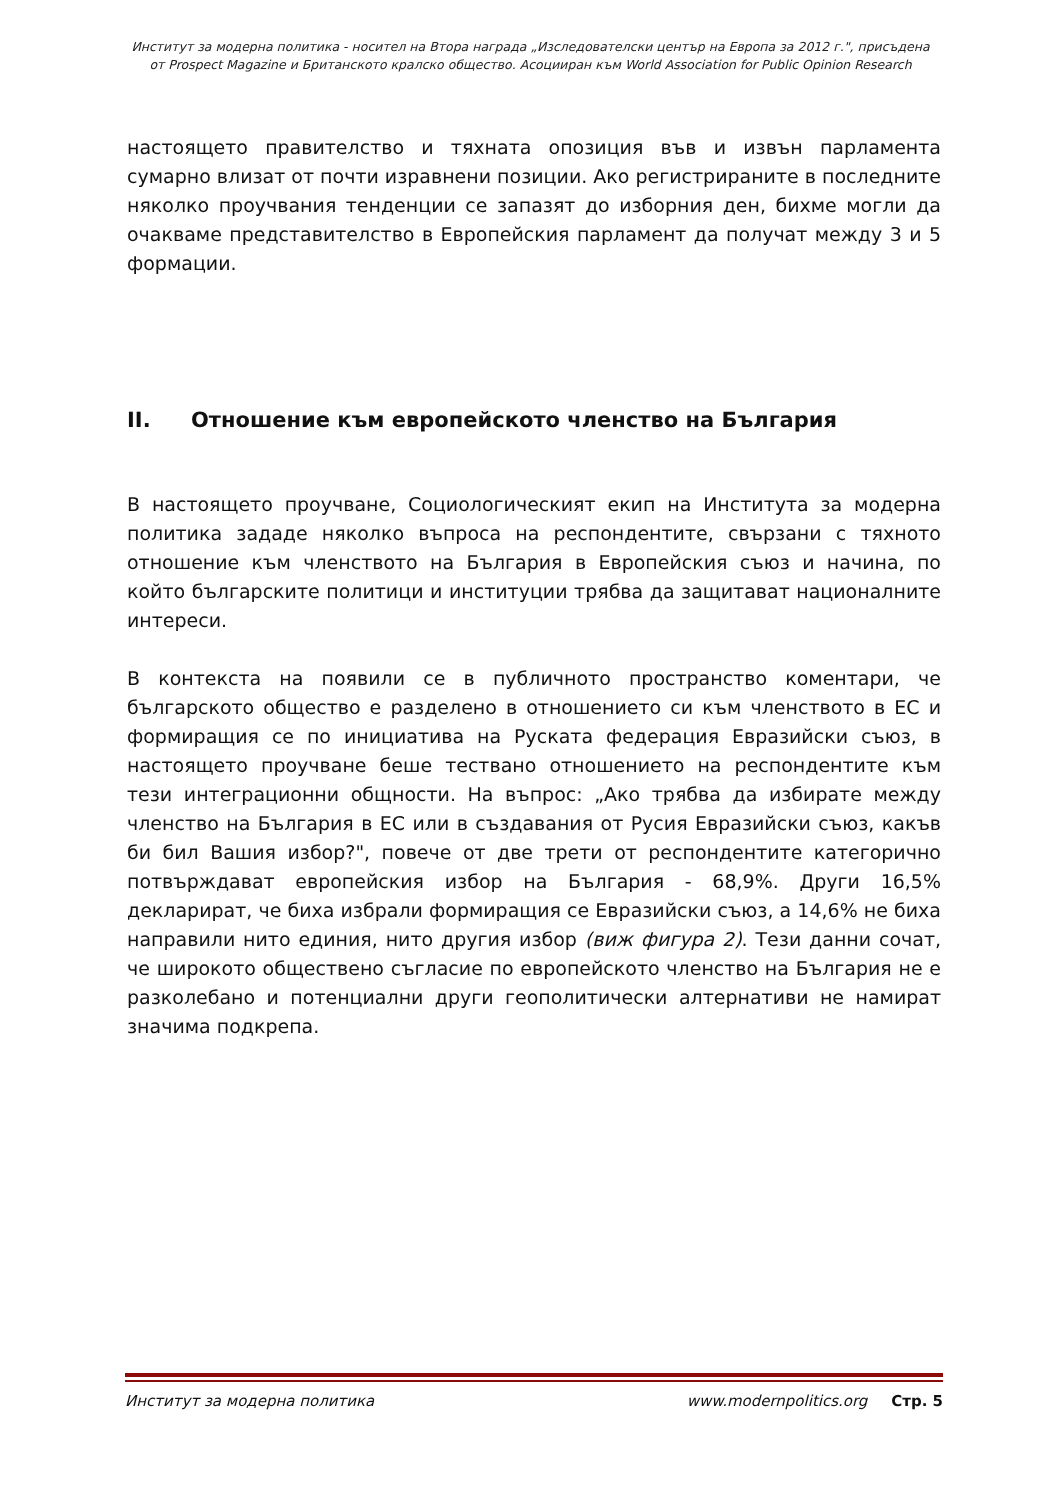Институт за модерна политика - носител на Втора награда „Изследователски център на Европа за 2012 г.", присъдена
от Prospect Magazine и Британското кралско общество. Асоцииран към World Association for Public Opinion Research
настоящето правителство и тяхната опозиция във и извън парламента сумарно влизат от почти изравнени позиции. Ако регистрираните в последните няколко проучвания тенденции се запазят до изборния ден, бихме могли да очакваме представителство в Европейския парламент да получат между 3 и 5 формации.
II. Отношение към европейското членство на България
В настоящето проучване, Социологическият екип на Института за модерна политика зададе няколко въпроса на респондентите, свързани с тяхното отношение към членството на България в Европейския съюз и начина, по който българските политици и институции трябва да защитават националните интереси.
В контекста на появили се в публичното пространство коментари, че българското общество е разделено в отношението си към членството в ЕС и формиращия се по инициатива на Руската федерация Евразийски съюз, в настоящето проучване беше тествано отношението на респондентите към тези интеграционни общности. На въпрос: „Ако трябва да избирате между членство на България в ЕС или в създавания от Русия Евразийски съюз, какъв би бил Вашия избор?", повече от две трети от респондентите категорично потвърждават европейския избор на България - 68,9%. Други 16,5% декларират, че биха избрали формиращия се Евразийски съюз, а 14,6% не биха направили нито единия, нито другия избор (виж фигура 2). Тези данни сочат, че широкото обществено съгласие по европейското членство на България не е разколебано и потенциални други геополитически алтернативи не намират значима подкрепа.
Институт за модерна политика www.modernpolitics.org Стр. 5